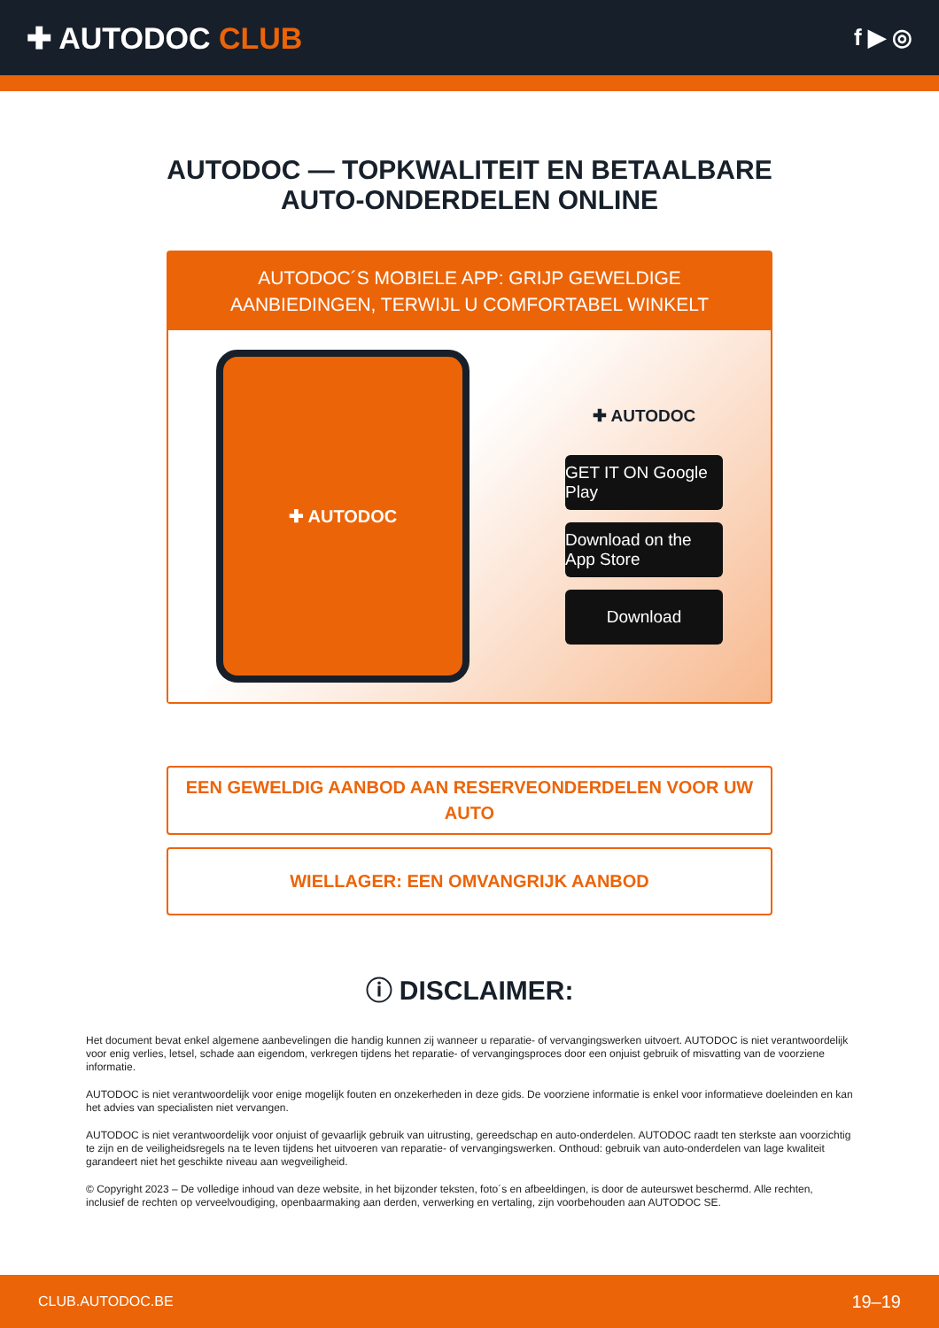✚ AUTODOC CLUB
f ▶ ◎
AUTODOC — TOPKWALITEIT EN BETAALBARE AUTO-ONDERDELEN ONLINE
AUTODOC´S MOBIELE APP: GRIJP GEWELDIGE AANBIEDINGEN, TERWIJL U COMFORTABEL WINKELT
✚ AUTODOC
✚ AUTODOC
GET IT ON Google Play
Download on the App Store
Download
EEN GEWELDIG AANBOD AAN RESERVEONDERDELEN VOOR UW AUTO
WIELLAGER: EEN OMVANGRIJK AANBOD
ⓘ DISCLAIMER:
Het document bevat enkel algemene aanbevelingen die handig kunnen zij wanneer u reparatie- of vervangingswerken uitvoert. AUTODOC is niet verantwoordelijk voor enig verlies, letsel, schade aan eigendom, verkregen tijdens het reparatie- of vervangingsproces door een onjuist gebruik of misvatting van de voorziene informatie.
AUTODOC is niet verantwoordelijk voor enige mogelijk fouten en onzekerheden in deze gids. De voorziene informatie is enkel voor informatieve doeleinden en kan het advies van specialisten niet vervangen.
AUTODOC is niet verantwoordelijk voor onjuist of gevaarlijk gebruik van uitrusting, gereedschap en auto-onderdelen. AUTODOC raadt ten sterkste aan voorzichtig te zijn en de veiligheidsregels na te leven tijdens het uitvoeren van reparatie- of vervangingswerken. Onthoud: gebruik van auto-onderdelen van lage kwaliteit garandeert niet het geschikte niveau aan wegveiligheid.
© Copyright 2023 – De volledige inhoud van deze website, in het bijzonder teksten, foto´s en afbeeldingen, is door de auteurswet beschermd. Alle rechten, inclusief de rechten op verveelvoudiging, openbaarmaking aan derden, verwerking en vertaling, zijn voorbehouden aan AUTODOC SE.
CLUB.AUTODOC.BE 19–19